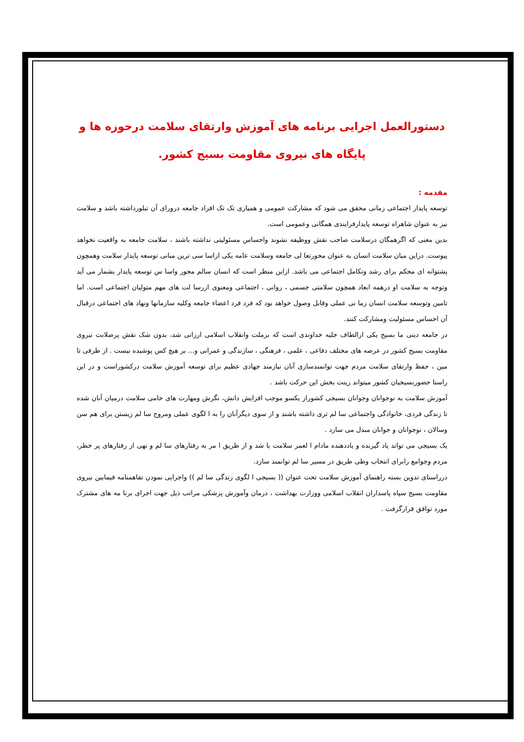دستورالعمل اجرایی برنامه های آموزش وارتقای سلامت درحوزه ها و پایگاه های نیروی مقاومت بسیج کشور.
مقدمه :
توسعه پایدار اجتماعی زمانی محقق می شود که مشارکت عمومی و همیاری تک تک افراد جامعه درورای آن تبلورداشته باشد و سلامت نیز به عنوان شاهراه توسعه پایدارفرایندی همگانی وعمومی است.
بدین معنی که اگرهمگان درسلامت صاحب نقش ووظیفه نشوند واحساس مسئولیتی نداشته باشند ، سلامت جامعه به واقعیت نخواهد پیوست. دراین میان سلامت انسان به عنوان محورتعا لی جامعه وسلامت عامه یکی ازاسا سی ترین مبانی توسعه پایدار سلامت وهمچون پشتوانه ای محکم برای رشد وتکامل اجتماعی می باشد. ازاین منظر است که انسان سالم محور واسا س توسعه پایدار بشمار می آید وتوجه به سلامت او درهمه ابعاد همچون سلامتی جسمی ، روانی ، اجتماعی ومعنوی ازرسا لت های مهم متولیان اجتماعی است. اما تامین وتوسعه سلامت انسان زما نی عملی وقابل وصول خواهد بود که فرد فرد اعضاء جامعه وکلیه سازمانها ونهاد های اجتماعی درقبال آن احساس مسئولیت ومشارکت کنند.
در جامعه دینی ما بسیج یکی ازالطاف جلیه خداوندی است که برملت وانقلاب اسلامی ارزانی شد، بدون شک نقش پرصلابت نیروی مقاومت بسیج کشور در عرصه های مختلف دفاعی ، علمی ، فرهنگی ، سازندگی و عمرانی و... بر هیچ کس پوشیده نیست . از طرفی تا مین ، حفظ وارتقای سلامت مردم جهت توانمندسازی آنان نیازمند جهادی عظیم برای توسعه آموزش سلامت درکشوراست و در این راستا حضوربسیجیان کشور میتواند زینت بخش این حرکت باشد .
آموزش سلامت به نوجوانان وجوانان بسیجی کشوراز یکسو موجب افزایش دانش، نگرش ومهارت های حامی سلامت درمیان آنان شده تا زندگی فردی، خانوادگی واجتماعی سا لم تری داشته باشند و از سوی دیگرآنان را به ا لگوی عملی ومروج سا لم زیستن برای هم سن وسالان ، نوجوانان و جوانان مبدل می سازد .
یک بسیجی می تواند یاد گیرنده و یاددهنده مادام ا لعمر سلامت با شد و از طریق ا مر به رفتارهای سا لم و نهی از رفتارهای پر خطر، مردم وجوامع رابرای انتخاب وطی طریق در مسیر سا لم توانمند سازد.
درراستای تدوین بسته راهنمای آموزش سلامت تحت عنوان (( بسیجی ا لگوی زندگی سا لم )) واجرایی نمودن تفاهمنامه فیمابین نیروی مقاومت بسیج سپاه پاسداران انقلاب اسلامی ووزارت بهداشت ، درمان وآموزش پزشکی مراتب ذیل جهت اجرای برنا مه های مشترک مورد توافق قرارگرفت .